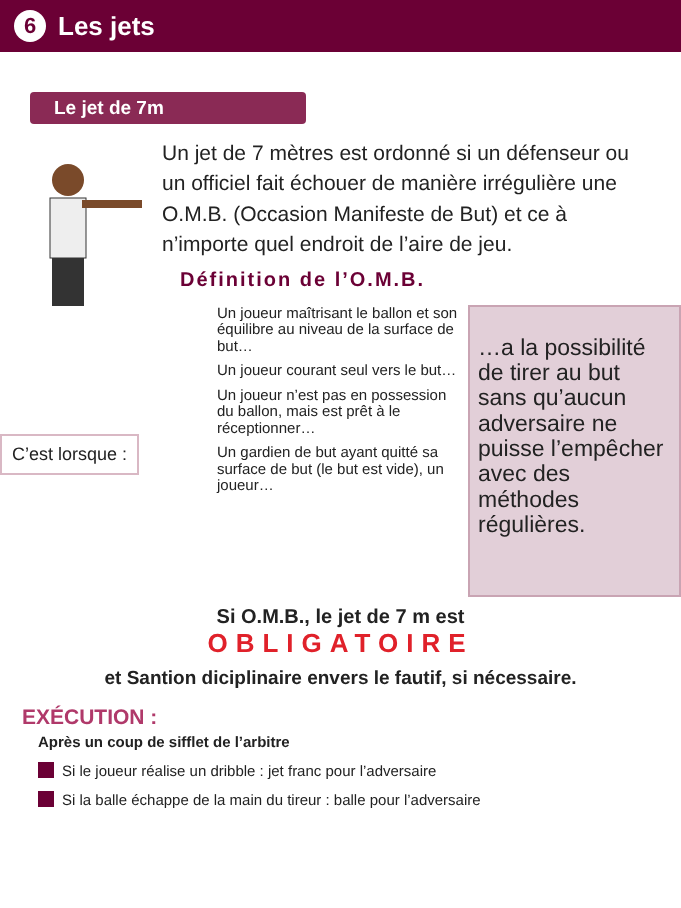6 Les jets
Le jet de 7m
Un jet de 7 mètres est ordonné si un défenseur ou un officiel fait échouer de manière irrégulière une O.M.B. (Occasion Manifeste de But) et ce à n’importe quel endroit de l’aire de jeu.
Définition de l’O.M.B.
C’est lorsque :
Un joueur maîtrisant le ballon et son équilibre au niveau de la surface de but…
Un joueur courant seul vers le but…
Un joueur n’est pas en possession du ballon, mais est prêt à le réceptionner…
Un gardien de but ayant quitté sa surface de but (le but est vide), un joueur…
…a la possibilité de tirer au but sans qu’aucun adversaire ne puisse l’empêcher avec des méthodes régulières.
Si O.M.B., le jet de 7 m est
OBLIGATOIRE
et Santion diciplinaire envers le fautif, si nécessaire.
EXÉCUTION :
Après un coup de sifflet de l’arbitre
Si le joueur réalise un dribble : jet franc pour l’adversaire
Si la balle échappe de la main du tireur : balle pour l’adversaire